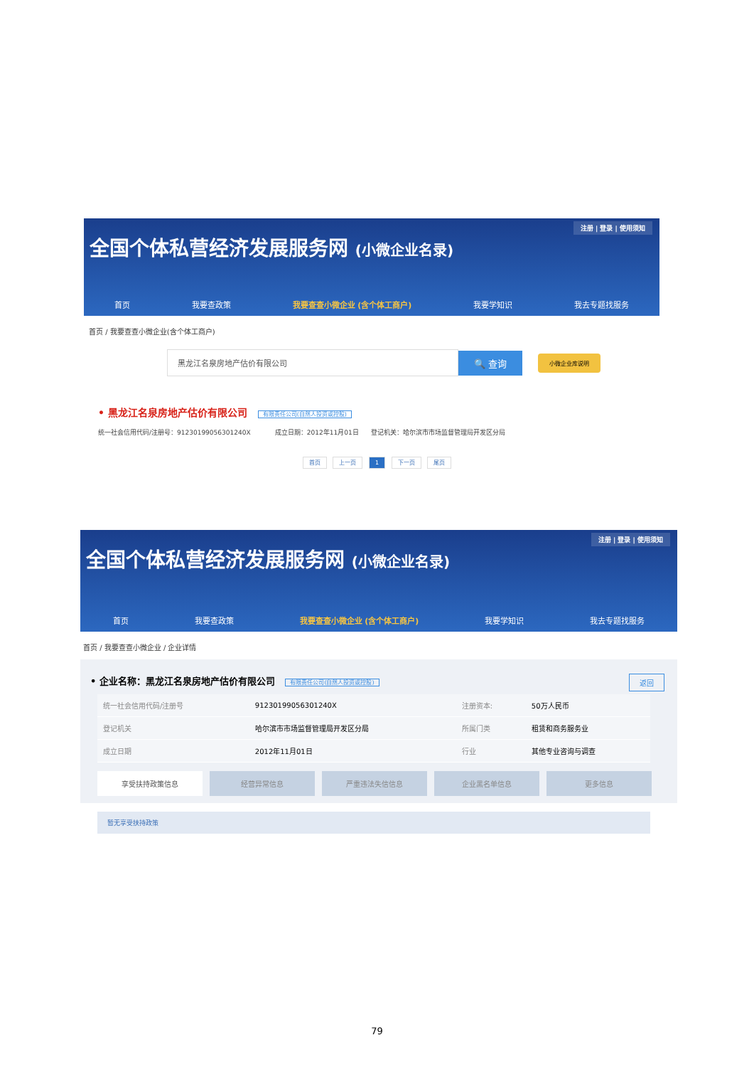注册 | 登录 | 使用须知
全国个体私营经济发展服务网 (小微企业名录)
首页 我要查政策 我要查查小微企业 (含个体工商户) 我要学知识 我去专题找服务
首页 / 我要查查小微企业(含个体工商户)
黑龙江名泉房地产估价有限公司
🔍 查询
小微企业库说明
• 黑龙江名泉房地产估价有限公司 有限责任公司(自然人投资或控股)
统一社会信用代码/注册号：91230199056301240X 成立日期：2012年11月01日 登记机关：哈尔滨市市场监督管理局开发区分局
首页 上一页 1 下一页 尾页
注册 | 登录 | 使用须知
全国个体私营经济发展服务网 (小微企业名录)
首页 我要查政策 我要查查小微企业 (含个体工商户) 我要学知识 我去专题找服务
首页 / 我要查查小微企业 / 企业详情
• 企业名称：黑龙江名泉房地产估价有限公司 有限责任公司(自然人投资或控股) 返回
| 统一社会信用代码/注册号 | 91230199056301240X | 注册资本: | 50万人民币 |
| 登记机关 | 哈尔滨市市场监督管理局开发区分局 | 所属门类 | 租赁和商务服务业 |
| 成立日期 | 2012年11月01日 | 行业 | 其他专业咨询与调查 |
享受扶持政策信息 经营异常信息 严重违法失信信息 企业黑名单信息 更多信息
暂无享受扶持政策
79